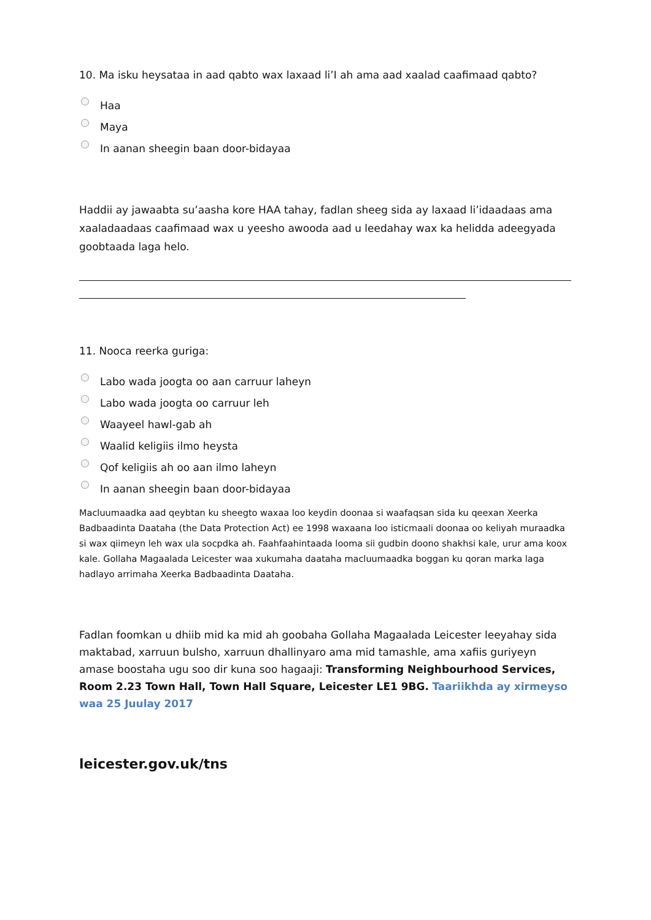10. Ma isku heysataa in aad qabto wax laxaad li’I ah ama aad xaalad caafimaad qabto?
Haa
Maya
In aanan sheegin baan door-bidayaa
Haddii ay jawaabta su’aasha kore HAA tahay, fadlan sheeg sida ay laxaad li’idaadaas ama xaaladaadaas caafimaad wax u yeesho awooda aad u leedahay wax ka helidda adeegyada goobtaada laga helo.
11. Nooca reerka guriga:
Labo wada joogta oo aan carruur laheyn
Labo wada joogta oo carruur leh
Waayeel hawl-gab ah
Waalid keligiis ilmo heysta
Qof keligiis ah oo aan ilmo laheyn
In aanan sheegin baan door-bidayaa
Macluumaadka aad qeybtan ku sheegto waxaa loo keydin doonaa si waafaqsan sida ku qeexan Xeerka Badbaadinta Daataha (the Data Protection Act) ee 1998 waxaana loo isticmaali doonaa oo keliyah muraadka si wax qiimeyn leh wax ula socpdka ah. Faahfaahintaada looma sii gudbin doono shakhsi kale, urur ama koox kale. Gollaha Magaalada Leicester waa xukumaha daataha macluumaadka boggan ku qoran marka laga hadlayo arrimaha Xeerka Badbaadinta Daataha.
Fadlan foomkan u dhiib mid ka mid ah goobaha Gollaha Magaalada Leicester leeyahay sida maktabad, xarruun bulsho, xarruun dhallinyaro ama mid tamashle, ama xafiis guriyeyn amase boostaha ugu soo dir kuna soo hagaaji: Transforming Neighbourhood Services, Room 2.23 Town Hall, Town Hall Square, Leicester LE1 9BG. Taariikhda ay xirmeyso waa 25 Juulay 2017
leicester.gov.uk/tns